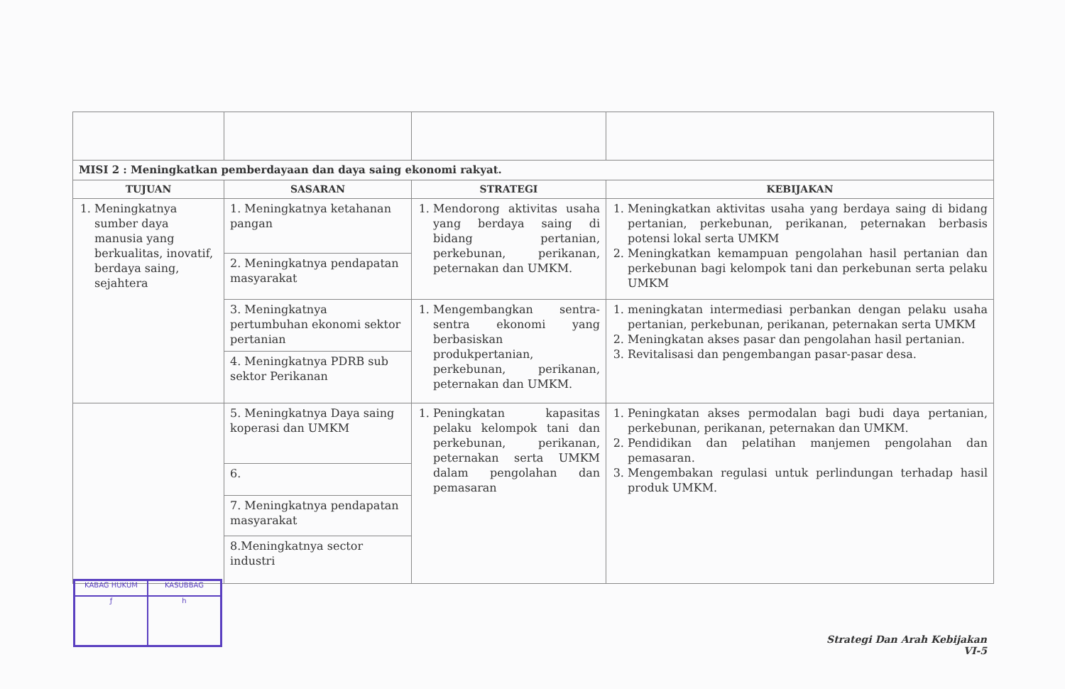| MISI 2 : Meningkatkan pemberdayaan dan daya saing ekonomi rakyat. | | | |
| TUJUAN | SASARAN | STRATEGI | KEBIJAKAN |
| 1. Meningkatnya sumber daya manusia yang berkualitas, inovatif, berdaya saing, sejahtera | 1. Meningkatnya ketahanan pangan | 1. Mendorong aktivitas usaha yang berdaya saing di bidang pertanian, perkebunan, perikanan, peternakan dan UMKM. | 1. Meningkatkan aktivitas usaha yang berdaya saing di bidang pertanian, perkebunan, perikanan, peternakan berbasis potensi lokal serta UMKM 2. Meningkatkan kemampuan pengolahan hasil pertanian dan perkebunan bagi kelompok tani dan perkebunan serta pelaku UMKM |
| | 2. Meningkatnya pendapatan masyarakat | | |
| | 3. Meningkatnya pertumbuhan ekonomi sektor pertanian | 1. Mengembangkan sentra-sentra ekonomi yang berbasiskan produkpertanian, perkebunan, perikanan, peternakan dan UMKM. | 1. meningkatan intermediasi perbankan dengan pelaku usaha pertanian, perkebunan, perikanan, peternakan serta UMKM 2. Meningkatan akses pasar dan pengolahan hasil pertanian. 3. Revitalisasi dan pengembangan pasar-pasar desa. |
| | 4. Meningkatnya PDRB sub sektor Perikanan | | |
| | 5. Meningkatnya Daya saing koperasi dan UMKM | 1. Peningkatan kapasitas pelaku kelompok tani dan perkebunan, perikanan, peternakan serta UMKM dalam pengolahan dan pemasaran | 1. Peningkatan akses permodalan bagi budi daya pertanian, perkebunan, perikanan, peternakan dan UMKM. 2. Pendidikan dan pelatihan manjemen pengolahan dan pemasaran. 3. Mengembakan regulasi untuk perlindungan terhadap hasil produk UMKM. |
| | 6. | | |
| | 7. Meningkatnya pendapatan masyarakat | | |
| | 8.Meningkatnya sector industri | | |
KABAG HUKUM
KASUBBAG
ƒ
h
Strategi Dan Arah Kebijakan
VI-5